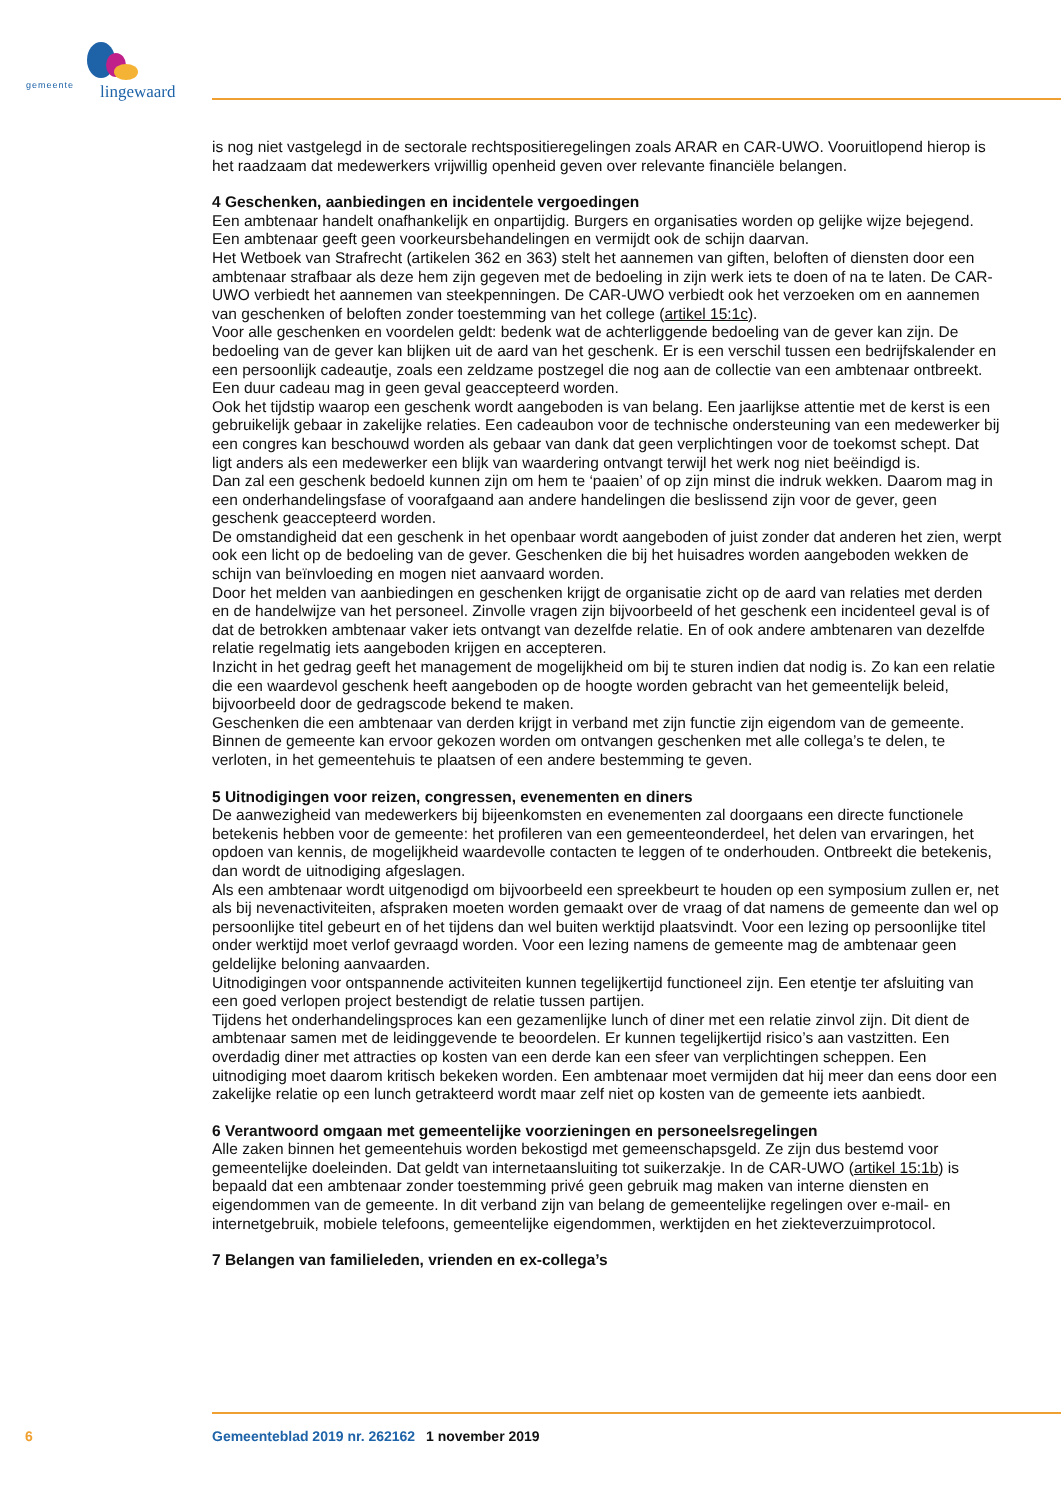gemeente lingewaard
is nog niet vastgelegd in de sectorale rechtspositieregelingen zoals ARAR en CAR-UWO. Vooruitlopend hierop is het raadzaam dat medewerkers vrijwillig openheid geven over relevante financiële belangen.
4 Geschenken, aanbiedingen en incidentele vergoedingen
Een ambtenaar handelt onafhankelijk en onpartijdig. Burgers en organisaties worden op gelijke wijze bejegend. Een ambtenaar geeft geen voorkeursbehandelingen en vermijdt ook de schijn daarvan.
Het Wetboek van Strafrecht (artikelen 362 en 363) stelt het aannemen van giften, beloften of diensten door een ambtenaar strafbaar als deze hem zijn gegeven met de bedoeling in zijn werk iets te doen of na te laten. De CAR-UWO verbiedt het aannemen van steekpenningen. De CAR-UWO verbiedt ook het verzoeken om en aannemen van geschenken of beloften zonder toestemming van het college (artikel 15:1c).
Voor alle geschenken en voordelen geldt: bedenk wat de achterliggende bedoeling van de gever kan zijn. De bedoeling van de gever kan blijken uit de aard van het geschenk. Er is een verschil tussen een bedrijfskalender en een persoonlijk cadeautje, zoals een zeldzame postzegel die nog aan de collectie van een ambtenaar ontbreekt. Een duur cadeau mag in geen geval geaccepteerd worden.
Ook het tijdstip waarop een geschenk wordt aangeboden is van belang. Een jaarlijkse attentie met de kerst is een gebruikelijk gebaar in zakelijke relaties. Een cadeaubon voor de technische ondersteuning van een medewerker bij een congres kan beschouwd worden als gebaar van dank dat geen verplichtingen voor de toekomst schept. Dat ligt anders als een medewerker een blijk van waardering ontvangt terwijl het werk nog niet beëindigd is.
Dan zal een geschenk bedoeld kunnen zijn om hem te ‘paaien’ of op zijn minst die indruk wekken. Daarom mag in een onderhandelingsfase of voorafgaand aan andere handelingen die beslissend zijn voor de gever, geen geschenk geaccepteerd worden.
De omstandigheid dat een geschenk in het openbaar wordt aangeboden of juist zonder dat anderen het zien, werpt ook een licht op de bedoeling van de gever. Geschenken die bij het huisadres worden aangeboden wekken de schijn van beïnvloeding en mogen niet aanvaard worden.
Door het melden van aanbiedingen en geschenken krijgt de organisatie zicht op de aard van relaties met derden en de handelwijze van het personeel. Zinvolle vragen zijn bijvoorbeeld of het geschenk een incidenteel geval is of dat de betrokken ambtenaar vaker iets ontvangt van dezelfde relatie. En of ook andere ambtenaren van dezelfde relatie regelmatig iets aangeboden krijgen en accepteren.
Inzicht in het gedrag geeft het management de mogelijkheid om bij te sturen indien dat nodig is. Zo kan een relatie die een waardevol geschenk heeft aangeboden op de hoogte worden gebracht van het gemeentelijk beleid, bijvoorbeeld door de gedragscode bekend te maken.
Geschenken die een ambtenaar van derden krijgt in verband met zijn functie zijn eigendom van de gemeente. Binnen de gemeente kan ervoor gekozen worden om ontvangen geschenken met alle collega’s te delen, te verloten, in het gemeentehuis te plaatsen of een andere bestemming te geven.
5 Uitnodigingen voor reizen, congressen, evenementen en diners
De aanwezigheid van medewerkers bij bijeenkomsten en evenementen zal doorgaans een directe functionele betekenis hebben voor de gemeente: het profileren van een gemeenteonderdeel, het delen van ervaringen, het opdoen van kennis, de mogelijkheid waardevolle contacten te leggen of te onderhouden. Ontbreekt die betekenis, dan wordt de uitnodiging afgeslagen.
Als een ambtenaar wordt uitgenodigd om bijvoorbeeld een spreekbeurt te houden op een symposium zullen er, net als bij nevenactiviteiten, afspraken moeten worden gemaakt over de vraag of dat namens de gemeente dan wel op persoonlijke titel gebeurt en of het tijdens dan wel buiten werktijd plaatsvindt. Voor een lezing op persoonlijke titel onder werktijd moet verlof gevraagd worden. Voor een lezing namens de gemeente mag de ambtenaar geen geldelijke beloning aanvaarden.
Uitnodigingen voor ontspannende activiteiten kunnen tegelijkertijd functioneel zijn. Een etentje ter afsluiting van een goed verlopen project bestendigt de relatie tussen partijen.
Tijdens het onderhandelingsproces kan een gezamenlijke lunch of diner met een relatie zinvol zijn. Dit dient de ambtenaar samen met de leidinggevende te beoordelen. Er kunnen tegelijkertijd risico’s aan vastzitten. Een overdadig diner met attracties op kosten van een derde kan een sfeer van verplichtingen scheppen. Een uitnodiging moet daarom kritisch bekeken worden. Een ambtenaar moet vermijden dat hij meer dan eens door een zakelijke relatie op een lunch getrakteerd wordt maar zelf niet op kosten van de gemeente iets aanbiedt.
6 Verantwoord omgaan met gemeentelijke voorzieningen en personeelsregelingen
Alle zaken binnen het gemeentehuis worden bekostigd met gemeenschapsgeld. Ze zijn dus bestemd voor gemeentelijke doeleinden. Dat geldt van internetaansluiting tot suikerzakje. In de CAR-UWO (artikel 15:1b) is bepaald dat een ambtenaar zonder toestemming privé geen gebruik mag maken van interne diensten en eigendommen van de gemeente. In dit verband zijn van belang de gemeentelijke regelingen over e-mail- en internetgebruik, mobiele telefoons, gemeentelijke eigendommen, werktijden en het ziekteverzuimprotocol.
7 Belangen van familieleden, vrienden en ex-collega’s
6 Gemeenteblad 2019 nr. 262162 1 november 2019